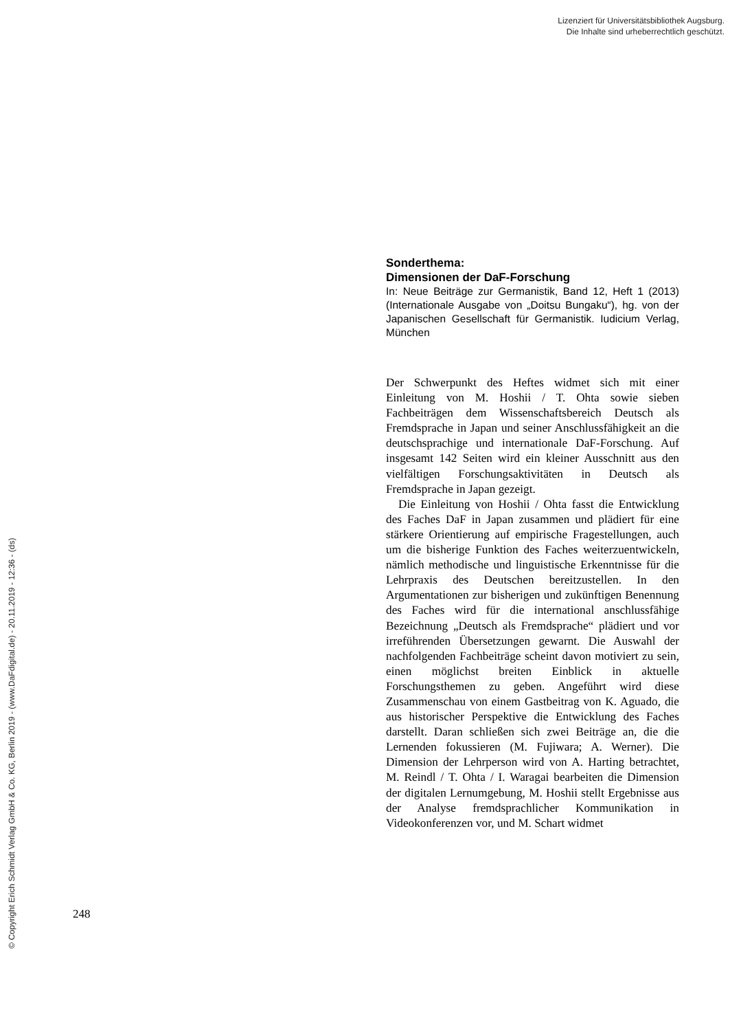Lizenziert für Universitätsbibliothek Augsburg.
Die Inhalte sind urheberrechtlich geschützt.
Sonderthema:
Dimensionen der DaF-Forschung
In: Neue Beiträge zur Germanistik, Band 12, Heft 1 (2013) (Internationale Ausgabe von „Doitsu Bungaku“), hg. von der Japanischen Gesellschaft für Germanistik. Iudicium Verlag, München
Der Schwerpunkt des Heftes widmet sich mit einer Einleitung von M. Hoshii / T. Ohta sowie sieben Fachbeiträgen dem Wissenschaftsbereich Deutsch als Fremdsprache in Japan und seiner Anschlussfähigkeit an die deutschsprachige und internationale DaF-Forschung. Auf insgesamt 142 Seiten wird ein kleiner Ausschnitt aus den vielfältigen Forschungsaktivitäten in Deutsch als Fremdsprache in Japan gezeigt.
Die Einleitung von Hoshii / Ohta fasst die Entwicklung des Faches DaF in Japan zusammen und plädiert für eine stärkere Orientierung auf empirische Fragestellungen, auch um die bisherige Funktion des Faches weiterzuentwickeln, nämlich methodische und linguistische Erkenntnisse für die Lehrpraxis des Deutschen bereitzustellen. In den Argumentationen zur bisherigen und zukünftigen Benennung des Faches wird für die international anschlussfähige Bezeichnung „Deutsch als Fremdsprache“ plädiert und vor irreführenden Übersetzungen gewarnt. Die Auswahl der nachfolgenden Fachbeiträge scheint davon motiviert zu sein, einen möglichst breiten Einblick in aktuelle Forschungsthemen zu geben. Angeführt wird diese Zusammenschau von einem Gastbeitrag von K. Aguado, die aus historischer Perspektive die Entwicklung des Faches darstellt. Daran schließen sich zwei Beiträge an, die die Lernenden fokussieren (M. Fujiwara; A. Werner). Die Dimension der Lehrperson wird von A. Harting betrachtet, M. Reindl / T. Ohta / I. Waragai bearbeiten die Dimension der digitalen Lernumgebung, M. Hoshii stellt Ergebnisse aus der Analyse fremdsprachlicher Kommunikation in Videokonferenzen vor, und M. Schart widmet
248
© Copyright Erich Schmidt Verlag GmbH & Co. KG, Berlin 2019 - (www.DaFdigital.de) - 20.11.2019 - 12:36 - (ds)